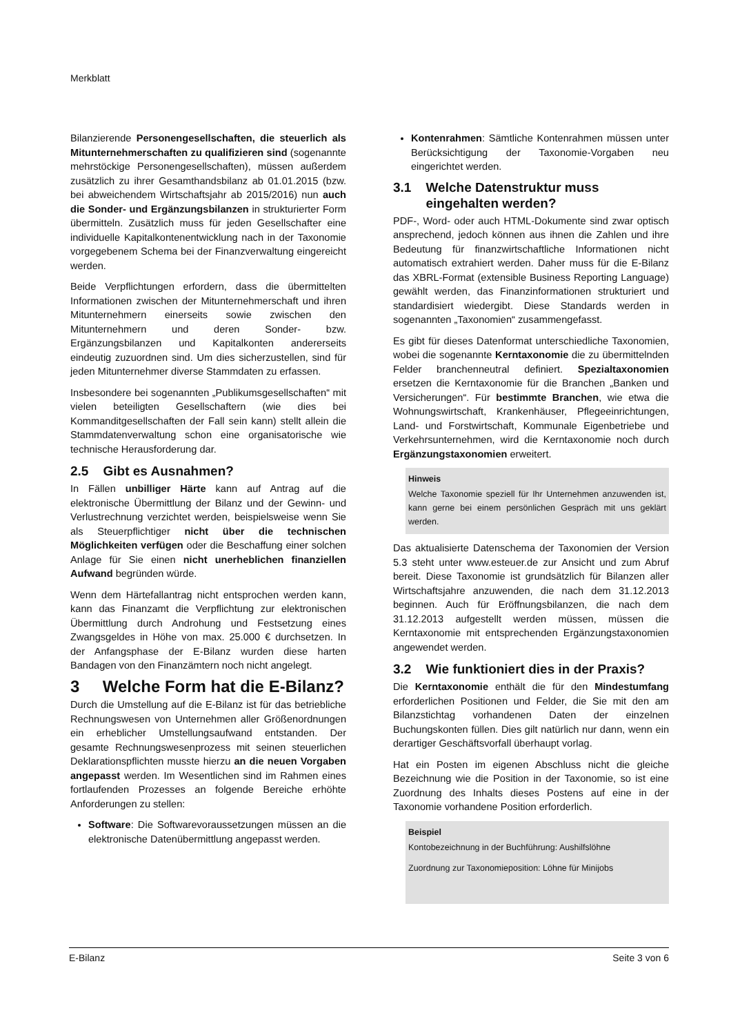Merkblatt
Bilanzierende Personengesellschaften, die steuerlich als Mitunternehmerschaften zu qualifizieren sind (sogenannte mehrstöckige Personengesellschaften), müssen außerdem zusätzlich zu ihrer Gesamthandsbilanz ab 01.01.2015 (bzw. bei abweichendem Wirtschaftsjahr ab 2015/2016) nun auch die Sonder- und Ergänzungsbilanzen in strukturierter Form übermitteln. Zusätzlich muss für jeden Gesellschafter eine individuelle Kapitalkontenentwicklung nach in der Taxonomie vorgegebenem Schema bei der Finanzverwaltung eingereicht werden.
Beide Verpflichtungen erfordern, dass die übermittelten Informationen zwischen der Mitunternehmerschaft und ihren Mitunternehmern einerseits sowie zwischen den Mitunternehmern und deren Sonder- bzw. Ergänzungsbilanzen und Kapitalkonten andererseits eindeutig zuzuordnen sind. Um dies sicherzustellen, sind für jeden Mitunternehmer diverse Stammdaten zu erfassen.
Insbesondere bei sogenannten „Publikumsgesellschaften“ mit vielen beteiligten Gesellschaftern (wie dies bei Kommanditgesellschaften der Fall sein kann) stellt allein die Stammdatenverwaltung schon eine organisatorische wie technische Herausforderung dar.
2.5 Gibt es Ausnahmen?
In Fällen unbilliger Härte kann auf Antrag auf die elektronische Übermittlung der Bilanz und der Gewinn- und Verlustrechnung verzichtet werden, beispielsweise wenn Sie als Steuerpflichtiger nicht über die technischen Möglichkeiten verfügen oder die Beschaffung einer solchen Anlage für Sie einen nicht unerheblichen finanziellen Aufwand begründen würde.
Wenn dem Härtefallantrag nicht entsprochen werden kann, kann das Finanzamt die Verpflichtung zur elektronischen Übermittlung durch Androhung und Festsetzung eines Zwangsgeldes in Höhe von max. 25.000 € durchsetzen. In der Anfangsphase der E-Bilanz wurden diese harten Bandagen von den Finanzämtern noch nicht angelegt.
3 Welche Form hat die E-Bilanz?
Durch die Umstellung auf die E-Bilanz ist für das betriebliche Rechnungswesen von Unternehmen aller Größenordnungen ein erheblicher Umstellungsaufwand entstanden. Der gesamte Rechnungswesenprozess mit seinen steuerlichen Deklarationspflichten musste hierzu an die neuen Vorgaben angepasst werden. Im Wesentlichen sind im Rahmen eines fortlaufenden Prozesses an folgende Bereiche erhöhte Anforderungen zu stellen:
Software: Die Softwarevoraussetzungen müssen an die elektronische Datenübermittlung angepasst werden.
Kontenrahmen: Sämtliche Kontenrahmen müssen unter Berücksichtigung der Taxonomie-Vorgaben neu eingerichtet werden.
3.1 Welche Datenstruktur muss
eingehalten werden?
PDF-, Word- oder auch HTML-Dokumente sind zwar optisch ansprechend, jedoch können aus ihnen die Zahlen und ihre Bedeutung für finanzwirtschaftliche Informationen nicht automatisch extrahiert werden. Daher muss für die E-Bilanz das XBRL-Format (extensible Business Reporting Language) gewählt werden, das Finanzinformationen strukturiert und standardisiert wiedergibt. Diese Standards werden in sogenannten „Taxonomien“ zusammengefasst.
Es gibt für dieses Datenformat unterschiedliche Taxonomien, wobei die sogenannte Kerntaxonomie die zu übermittelnden Felder branchenneutral definiert. Spezialtaxonomien ersetzen die Kerntaxonomie für die Branchen „Banken und Versicherungen“. Für bestimmte Branchen, wie etwa die Wohnungswirtschaft, Krankenhäuser, Pflegeeinrichtungen, Land- und Forstwirtschaft, Kommunale Eigenbetriebe und Verkehrsunternehmen, wird die Kerntaxonomie noch durch Ergänzungstaxonomien erweitert.
Hinweis
Welche Taxonomie speziell für Ihr Unternehmen anzuwenden ist, kann gerne bei einem persönlichen Gespräch mit uns geklärt werden.
Das aktualisierte Datenschema der Taxonomien der Version 5.3 steht unter www.esteuer.de zur Ansicht und zum Abruf bereit. Diese Taxonomie ist grundsätzlich für Bilanzen aller Wirtschaftsjahre anzuwenden, die nach dem 31.12.2013 beginnen. Auch für Eröffnungsbilanzen, die nach dem 31.12.2013 aufgestellt werden müssen, müssen die Kerntaxonomie mit entsprechenden Ergänzungstaxonomien angewendet werden.
3.2 Wie funktioniert dies in der Praxis?
Die Kerntaxonomie enthält die für den Mindestumfang erforderlichen Positionen und Felder, die Sie mit den am Bilanzstichtag vorhandenen Daten der einzelnen Buchungskonten füllen. Dies gilt natürlich nur dann, wenn ein derartiger Geschäftsvorfall überhaupt vorlag.
Hat ein Posten im eigenen Abschluss nicht die gleiche Bezeichnung wie die Position in der Taxonomie, so ist eine Zuordnung des Inhalts dieses Postens auf eine in der Taxonomie vorhandene Position erforderlich.
Beispiel
Kontobezeichnung in der Buchführung: Aushilfslöhne
Zuordnung zur Taxonomieposition: Löhne für Minijobs
E-Bilanz Seite 3 von 6